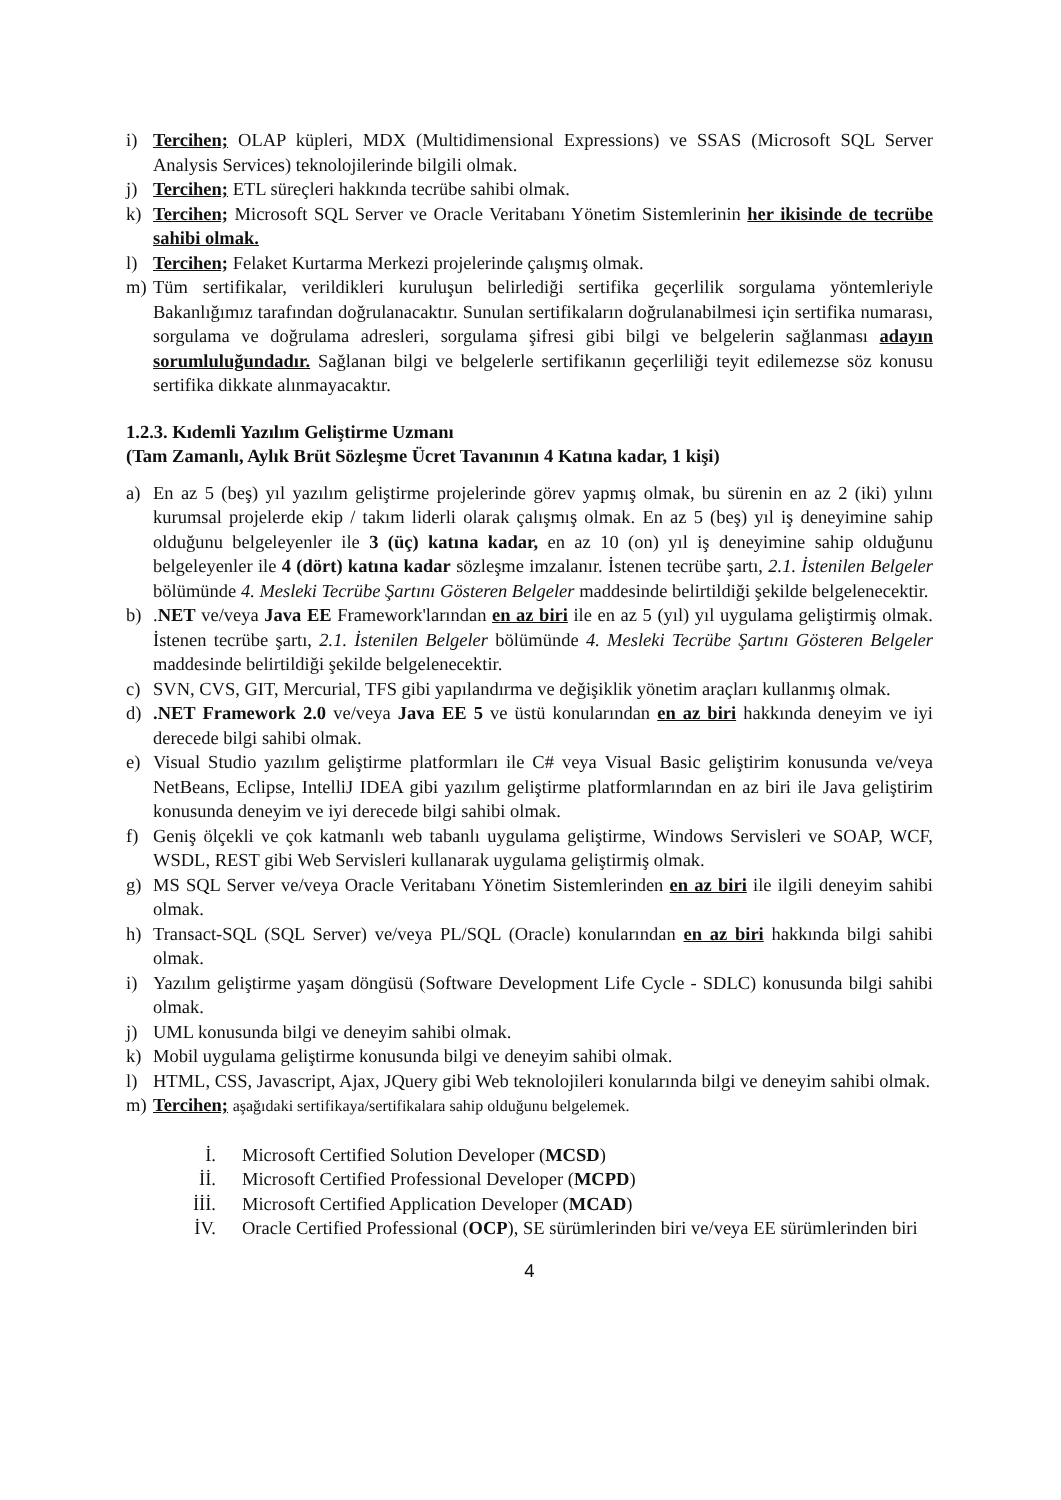i) Tercihen; OLAP küpleri, MDX (Multidimensional Expressions) ve SSAS (Microsoft SQL Server Analysis Services) teknolojilerinde bilgili olmak.
j) Tercihen; ETL süreçleri hakkında tecrübe sahibi olmak.
k) Tercihen; Microsoft SQL Server ve Oracle Veritabanı Yönetim Sistemlerinin her ikisinde de tecrübe sahibi olmak.
l) Tercihen; Felaket Kurtarma Merkezi projelerinde çalışmış olmak.
m) Tüm sertifikalar, verildikleri kuruluşun belirlediği sertifika geçerlilik sorgulama yöntemleriyle Bakanlığımız tarafından doğrulanacaktır. Sunulan sertifikaların doğrulanabilmesi için sertifika numarası, sorgulama ve doğrulama adresleri, sorgulama şifresi gibi bilgi ve belgelerin sağlanması adayın sorumluluğundadır. Sağlanan bilgi ve belgelerle sertifikanın geçerliliği teyit edilemezse söz konusu sertifika dikkate alınmayacaktır.
1.2.3. Kıdemli Yazılım Geliştirme Uzmanı
(Tam Zamanlı, Aylık Brüt Sözleşme Ücret Tavanının 4 Katına kadar, 1 kişi)
a) En az 5 (beş) yıl yazılım geliştirme projelerinde görev yapmış olmak, bu sürenin en az 2 (iki) yılını kurumsal projelerde ekip / takım liderli olarak çalışmış olmak. En az 5 (beş) yıl iş deneyimine sahip olduğunu belgeleyenler ile 3 (üç) katına kadar, en az 10 (on) yıl iş deneyimine sahip olduğunu belgeleyenler ile 4 (dört) katına kadar sözleşme imzalanır. İstenen tecrübe şartı, 2.1. İstenilen Belgeler bölümünde 4. Mesleki Tecrübe Şartını Gösteren Belgeler maddesinde belirtildiği şekilde belgelenecektir.
b).NET ve/veya Java EE Framework'larından en az biri ile en az 5 (yıl) yıl uygulama geliştirmiş olmak. İstenen tecrübe şartı, 2.1. İstenilen Belgeler bölümünde 4. Mesleki Tecrübe Şartını Gösteren Belgeler maddesinde belirtildiği şekilde belgelenecektir.
c) SVN, CVS, GIT, Mercurial, TFS gibi yapılandırma ve değişiklik yönetim araçları kullanmış olmak.
d).NET Framework 2.0 ve/veya Java EE 5 ve üstü konularından en az biri hakkında deneyim ve iyi derecede bilgi sahibi olmak.
e) Visual Studio yazılım geliştirme platformları ile C# veya Visual Basic geliştirim konusunda ve/veya NetBeans, Eclipse, IntelliJ IDEA gibi yazılım geliştirme platformlarından en az biri ile Java geliştirim konusunda deneyim ve iyi derecede bilgi sahibi olmak.
f) Geniş ölçekli ve çok katmanlı web tabanlı uygulama geliştirme, Windows Servisleri ve SOAP, WCF, WSDL, REST gibi Web Servisleri kullanarak uygulama geliştirmiş olmak.
g) MS SQL Server ve/veya Oracle Veritabanı Yönetim Sistemlerinden en az biri ile ilgili deneyim sahibi olmak.
h) Transact-SQL (SQL Server) ve/veya PL/SQL (Oracle) konularından en az biri hakkında bilgi sahibi olmak.
i) Yazılım geliştirme yaşam döngüsü (Software Development Life Cycle - SDLC) konusunda bilgi sahibi olmak.
j) UML konusunda bilgi ve deneyim sahibi olmak.
k) Mobil uygulama geliştirme konusunda bilgi ve deneyim sahibi olmak.
l) HTML, CSS, Javascript, Ajax, JQuery gibi Web teknolojileri konularında bilgi ve deneyim sahibi olmak.
m) Tercihen; aşağıdaki sertifikaya/sertifikalara sahip olduğunu belgelemek.
İ. Microsoft Certified Solution Developer (MCSD)
İİ. Microsoft Certified Professional Developer (MCPD)
İİİ. Microsoft Certified Application Developer (MCAD)
İV. Oracle Certified Professional (OCP), SE sürümlerinden biri ve/veya EE sürümlerinden biri
4